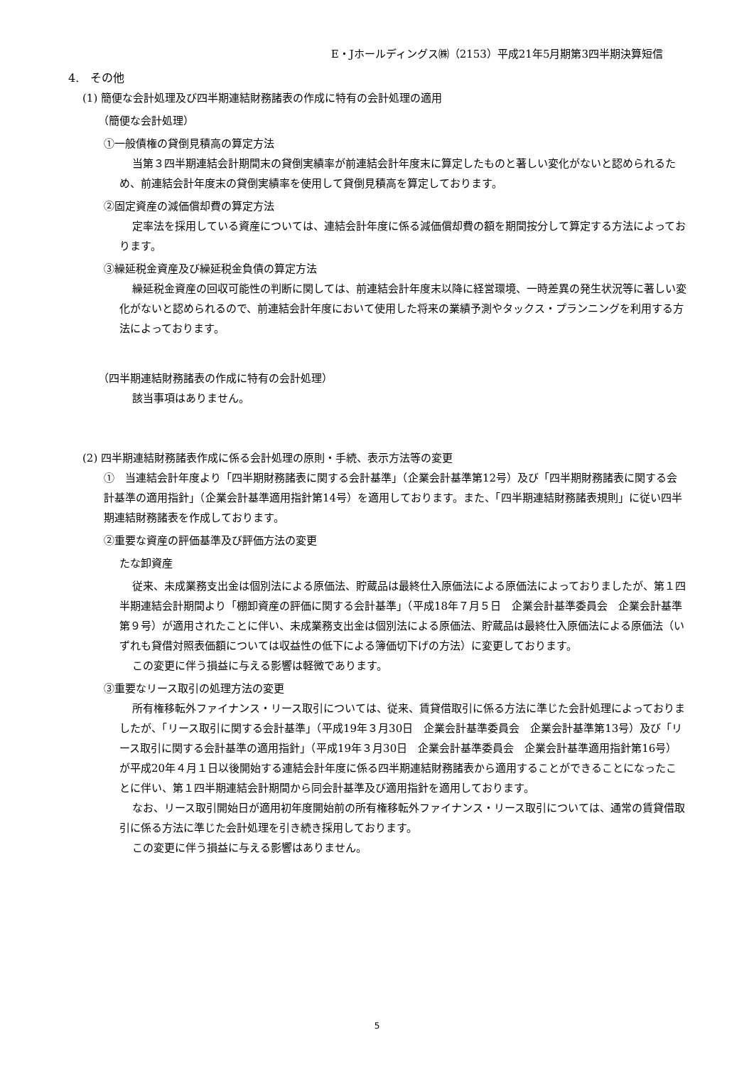E・Jホールディングス㈱（2153）平成21年5月期第3四半期決算短信
4.　その他
(1) 簡便な会計処理及び四半期連結財務諸表の作成に特有の会計処理の適用
（簡便な会計処理）
①一般債権の貸倒見積高の算定方法
当第３四半期連結会計期間末の貸倒実績率が前連結会計年度末に算定したものと著しい変化がないと認められるため、前連結会計年度末の貸倒実績率を使用して貸倒見積高を算定しております。
②固定資産の減価償却費の算定方法
定率法を採用している資産については、連結会計年度に係る減価償却費の額を期間按分して算定する方法によっております。
③繰延税金資産及び繰延税金負債の算定方法
繰延税金資産の回収可能性の判断に関しては、前連結会計年度末以降に経営環境、一時差異の発生状況等に著しい変化がないと認められるので、前連結会計年度において使用した将来の業績予測やタックス・プランニングを利用する方法によっております。
（四半期連結財務諸表の作成に特有の会計処理）
該当事項はありません。
(2) 四半期連結財務諸表作成に係る会計処理の原則・手続、表示方法等の変更
①　当連結会計年度より「四半期財務諸表に関する会計基準」（企業会計基準第12号）及び「四半期財務諸表に関する会計基準の適用指針」（企業会計基準適用指針第14号）を適用しております。また、「四半期連結財務諸表規則」に従い四半期連結財務諸表を作成しております。
②重要な資産の評価基準及び評価方法の変更
たな卸資産
従来、未成業務支出金は個別法による原価法、貯蔵品は最終仕入原価法による原価法によっておりましたが、第１四半期連結会計期間より「棚卸資産の評価に関する会計基準」（平成18年７月５日　企業会計基準委員会　企業会計基準第９号）が適用されたことに伴い、未成業務支出金は個別法による原価法、貯蔵品は最終仕入原価法による原価法（いずれも貸借対照表価額については収益性の低下による簿価切下げの方法）に変更しております。
この変更に伴う損益に与える影響は軽微であります。
③重要なリース取引の処理方法の変更
所有権移転外ファイナンス・リース取引については、従来、賃貸借取引に係る方法に準じた会計処理によっておりましたが、「リース取引に関する会計基準」（平成19年３月30日　企業会計基準委員会　企業会計基準第13号）及び「リース取引に関する会計基準の適用指針」（平成19年３月30日　企業会計基準委員会　企業会計基準適用指針第16号）が平成20年４月１日以後開始する連結会計年度に係る四半期連結財務諸表から適用することができることになったことに伴い、第１四半期連結会計期間から同会計基準及び適用指針を適用しております。
なお、リース取引開始日が適用初年度開始前の所有権移転外ファイナンス・リース取引については、通常の賃貸借取引に係る方法に準じた会計処理を引き続き採用しております。
この変更に伴う損益に与える影響はありません。
5